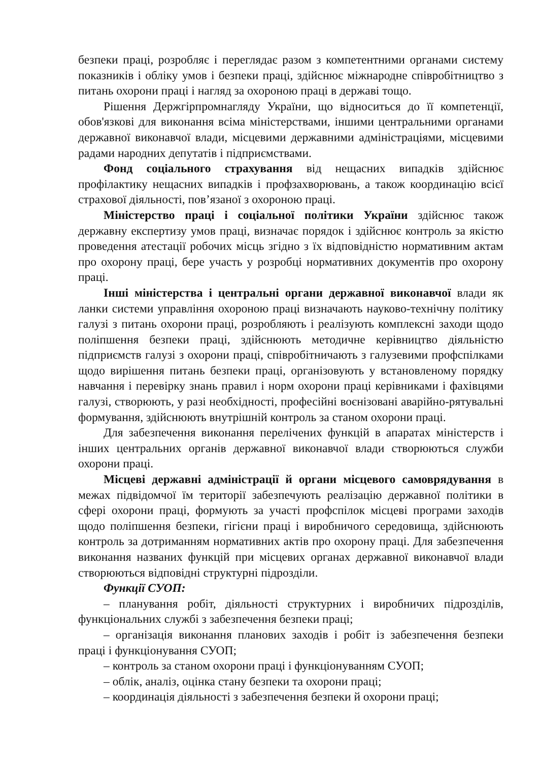безпеки праці, розробляє і переглядає разом з компетентними органами систему показників і обліку умов і безпеки праці, здійснює міжнародне співробітництво з питань охорони праці і нагляд за охороною праці в державі тощо.
Рішення Держгірпромнагляду України, що відноситься до її компетенції, обов'язкові для виконання всіма міністерствами, іншими центральними органами державної виконавчої влади, місцевими державними адміністраціями, місцевими радами народних депутатів і підприємствами.
Фонд соціального страхування від нещасних випадків здійснює профілактику нещасних випадків і профзахворювань, а також координацію всієї страхової діяльності, пов’язаної з охороною праці.
Міністерство праці і соціальної політики України здійснює також державну експертизу умов праці, визначає порядок і здійснює контроль за якістю проведення атестації робочих місць згідно з їх відповідністю нормативним актам про охорону праці, бере участь у розробці нормативних документів про охорону праці.
Інші міністерства і центральні органи державної виконавчої влади як ланки системи управління охороною праці визначають науково-технічну політику галузі з питань охорони праці, розробляють і реалізують комплексні заходи щодо поліпшення безпеки праці, здійснюють методичне керівництво діяльністю підприємств галузі з охорони праці, співробітничають з галузевими профспілками щодо вирішення питань безпеки праці, організовують у встановленому порядку навчання і перевірку знань правил і норм охорони праці керівниками і фахівцями галузі, створюють, у разі необхідності, професійні воєнізовані аварійно-рятувальні формування, здійснюють внутрішній контроль за станом охорони праці.
Для забезпечення виконання перелічених функцій в апаратах міністерств і інших центральних органів державної виконавчої влади створюються служби охорони праці.
Місцеві державні адміністрації й органи місцевого самоврядування в межах підвідомчої їм території забезпечують реалізацію державної політики в сфері охорони праці, формують за участі профспілок місцеві програми заходів щодо поліпшення безпеки, гігієни праці і виробничого середовища, здійснюють контроль за дотриманням нормативних актів про охорону праці. Для забезпечення виконання названих функцій при місцевих органах державної виконавчої влади створюються відповідні структурні підрозділи.
Функції СУОП:
– планування робіт, діяльності структурних і виробничих підрозділів, функціональних службі з забезпечення безпеки праці;
– організація виконання планових заходів і робіт із забезпечення безпеки праці і функціонування СУОП;
– контроль за станом охорони праці і функціонуванням СУОП;
– облік, аналіз, оцінка стану безпеки та охорони праці;
– координація діяльності з забезпечення безпеки й охорони праці;